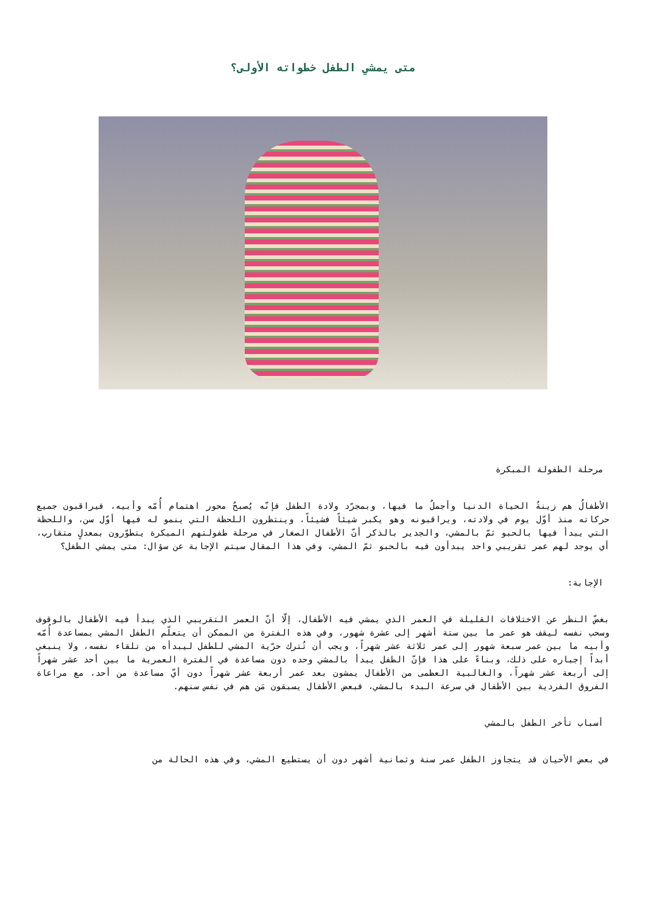متى يمشي الطفل خطواته الأولى؟
مرحلة الطفولة المبكرة
الأطفالُ هم زينةُ الحياة الدنيا وأجملُ ما فيها، وبمجرّد ولادة الطفل فإنّه يُصبحُ محور اهتمام أُمّه وأبيه، فيراقبون جميع حركاته منذ أوّل يوم في ولادته، ويراقبونه وهو يكبر شيئاً فشيئاً، وينتظرون اللحظة التي ينمو له فيها أوّل سن، واللحظة التي يبدأ فيها بالحبو ثمّ بالمشي، والجدير بالذكر أنّ الأطفال الصغار في مرحلة طفولتهم المبكرة يتطوّرون بمعدلٍ متقارب، أي يوجد لهم عمر تقريبي واحد يبدأون فيه بالحبو ثمّ المشي، وفي هذا المقال سيتم الإجابة عن سؤال: متى يمشي الطفل؟
الإجابة:
بغضّ النظر عن الاختلافات القليلة في العمر الذي يمشي فيه الأطفال، إلّا أنّ العمر التقريبي الذي يبدأ فيه الأطفال بالوقوف وسحب نفسه ليقف هو عمر ما بين ستة أشهر إلى عشرة شهور، وفي هذه الفترة من الممكن أن يتعلّم الطفل المشي بمساعدة أُمّه وأبيه ما بين عمر سبعة شهور إلى عمر ثلاثة عشر شهراً، ويجب أن تُترك حرّية المشي للطفل ليبدأه من تلقاء نفسه، ولا ينبغي أبداً إجباره على ذلك، وبناءً على هذا فإنّ الطفل يبدأ بالمشي وحده دون مساعدة في الفترة العمرية ما بين أحد عشر شهراً إلى أربعة عشر شهراً، والغالبية العظمى من الأطفال يمشون بعد عمر أربعة عشر شهراً دون أيّ مساعدة من أحد، مع مراعاة الفروق الفردية بين الأطفال في سرعة البدء بالمشي، فبعض الأطفال يسبقون مَن هم في نفس سنهم.
أسباب تأخر الطفل بالمشي
في بعض الأحيان قد يتجاوز الطفل عمر سنة وثمانية أشهر دون أن يستطيع المشي، وفي هذه الحالة من